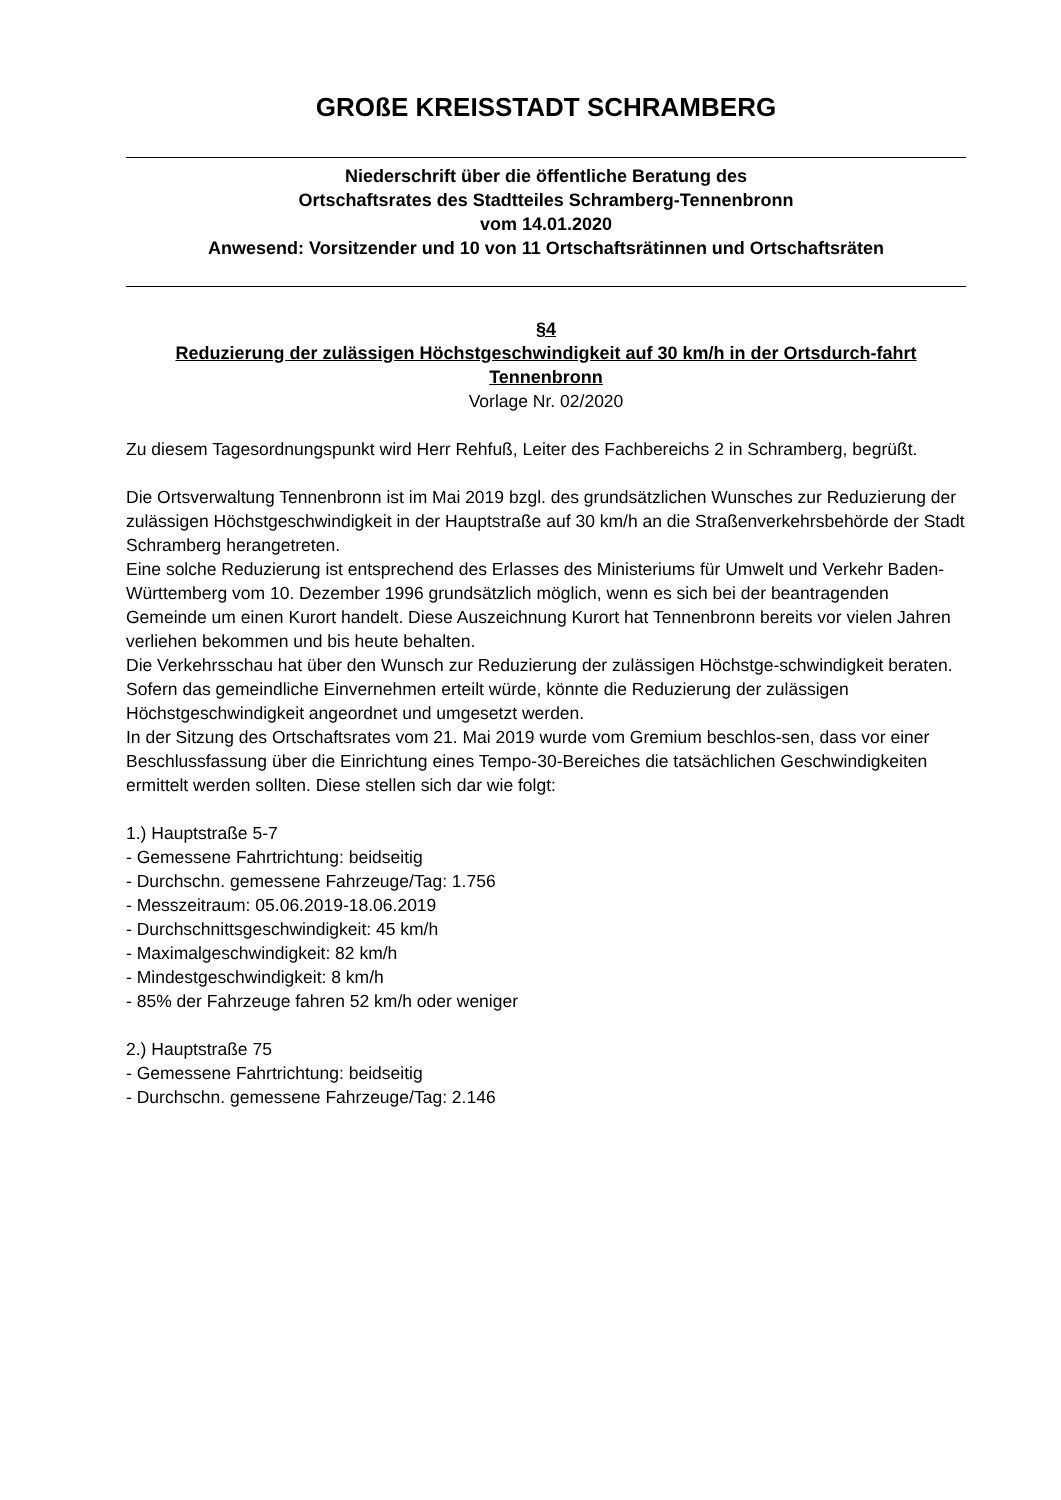GROßE KREISSTADT SCHRAMBERG
Niederschrift über die öffentliche Beratung des
Ortschaftsrates des Stadtteiles Schramberg-Tennenbronn
vom 14.01.2020
Anwesend: Vorsitzender und 10 von 11 Ortschaftsrätinnen und Ortschaftsräten
§4
Reduzierung der zulässigen Höchstgeschwindigkeit auf 30 km/h in der Ortsdurch-fahrt Tennenbronn
Vorlage Nr. 02/2020
Zu diesem Tagesordnungspunkt wird Herr Rehfuß, Leiter des Fachbereichs 2 in Schramberg, begrüßt.
Die Ortsverwaltung Tennenbronn ist im Mai 2019 bzgl. des grundsätzlichen Wunsches zur Reduzierung der zulässigen Höchstgeschwindigkeit in der Hauptstraße auf 30 km/h an die Straßenverkehrsbehörde der Stadt Schramberg herangetreten.
Eine solche Reduzierung ist entsprechend des Erlasses des Ministeriums für Umwelt und Verkehr Baden-Württemberg vom 10. Dezember 1996 grundsätzlich möglich, wenn es sich bei der beantragenden Gemeinde um einen Kurort handelt. Diese Auszeichnung Kurort hat Tennenbronn bereits vor vielen Jahren verliehen bekommen und bis heute behalten.
Die Verkehrsschau hat über den Wunsch zur Reduzierung der zulässigen Höchstge-schwindigkeit beraten. Sofern das gemeindliche Einvernehmen erteilt würde, könnte die Reduzierung der zulässigen Höchstgeschwindigkeit angeordnet und umgesetzt werden.
In der Sitzung des Ortschaftsrates vom 21. Mai 2019 wurde vom Gremium beschlos-sen, dass vor einer Beschlussfassung über die Einrichtung eines Tempo-30-Bereiches die tatsächlichen Geschwindigkeiten ermittelt werden sollten. Diese stellen sich dar wie folgt:
1.) Hauptstraße 5-7
- Gemessene Fahrtrichtung: beidseitig
- Durchschn. gemessene Fahrzeuge/Tag: 1.756
- Messzeitraum: 05.06.2019-18.06.2019
- Durchschnittsgeschwindigkeit: 45 km/h
- Maximalgeschwindigkeit: 82 km/h
- Mindestgeschwindigkeit: 8 km/h
- 85% der Fahrzeuge fahren 52 km/h oder weniger
2.) Hauptstraße 75
- Gemessene Fahrtrichtung: beidseitig
- Durchschn. gemessene Fahrzeuge/Tag: 2.146